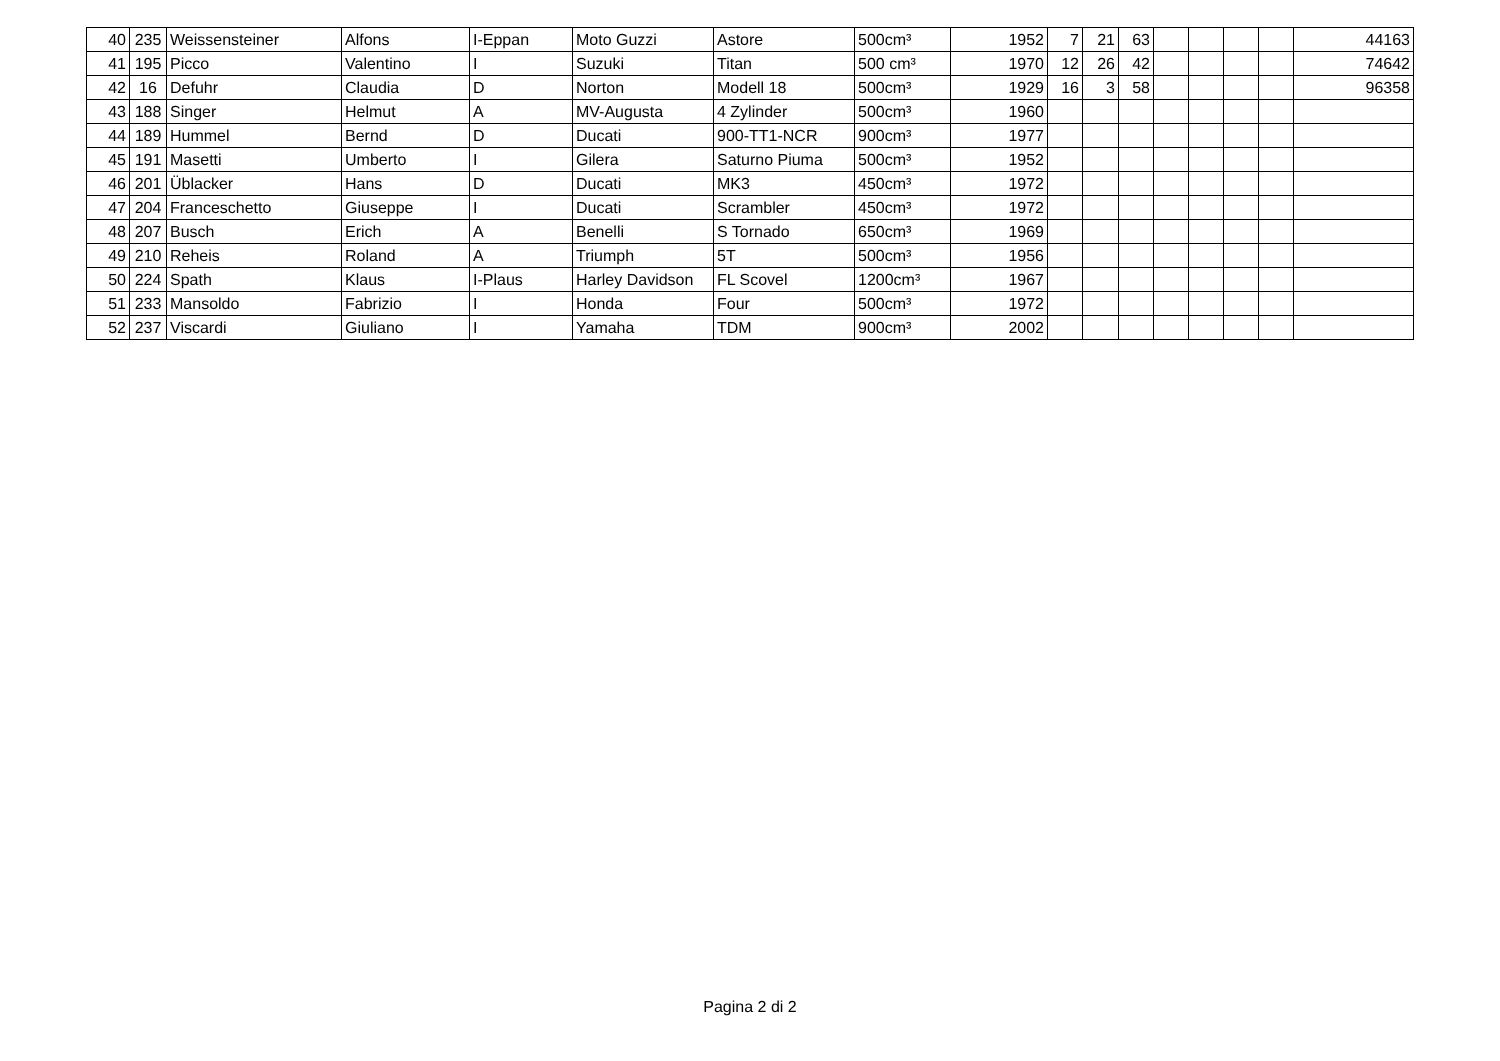| 40 | 235 | Weissensteiner | Alfons | I-Eppan | Moto Guzzi | Astore | 500cm³ | 1952 | 7 | 21 | 63 | | | | | 44163 |
| 41 | 195 | Picco | Valentino | I | Suzuki | Titan | 500 cm³ | 1970 | 12 | 26 | 42 | | | | | 74642 |
| 42 | 16 | Defuhr | Claudia | D | Norton | Modell 18 | 500cm³ | 1929 | 16 | 3 | 58 | | | | | 96358 |
| 43 | 188 | Singer | Helmut | A | MV-Augusta | 4 Zylinder | 500cm³ | 1960 | | | | | | | | |
| 44 | 189 | Hummel | Bernd | D | Ducati | 900-TT1-NCR | 900cm³ | 1977 | | | | | | | | |
| 45 | 191 | Masetti | Umberto | I | Gilera | Saturno Piuma | 500cm³ | 1952 | | | | | | | | |
| 46 | 201 | Üblacker | Hans | D | Ducati | MK3 | 450cm³ | 1972 | | | | | | | | |
| 47 | 204 | Franceschetto | Giuseppe | I | Ducati | Scrambler | 450cm³ | 1972 | | | | | | | | |
| 48 | 207 | Busch | Erich | A | Benelli | S Tornado | 650cm³ | 1969 | | | | | | | | |
| 49 | 210 | Reheis | Roland | A | Triumph | 5T | 500cm³ | 1956 | | | | | | | | |
| 50 | 224 | Spath | Klaus | I-Plaus | Harley Davidson | FL Scovel | 1200cm³ | 1967 | | | | | | | | |
| 51 | 233 | Mansoldo | Fabrizio | I | Honda | Four | 500cm³ | 1972 | | | | | | | | |
| 52 | 237 | Viscardi | Giuliano | I | Yamaha | TDM | 900cm³ | 2002 | | | | | | | | |
Pagina 2 di 2